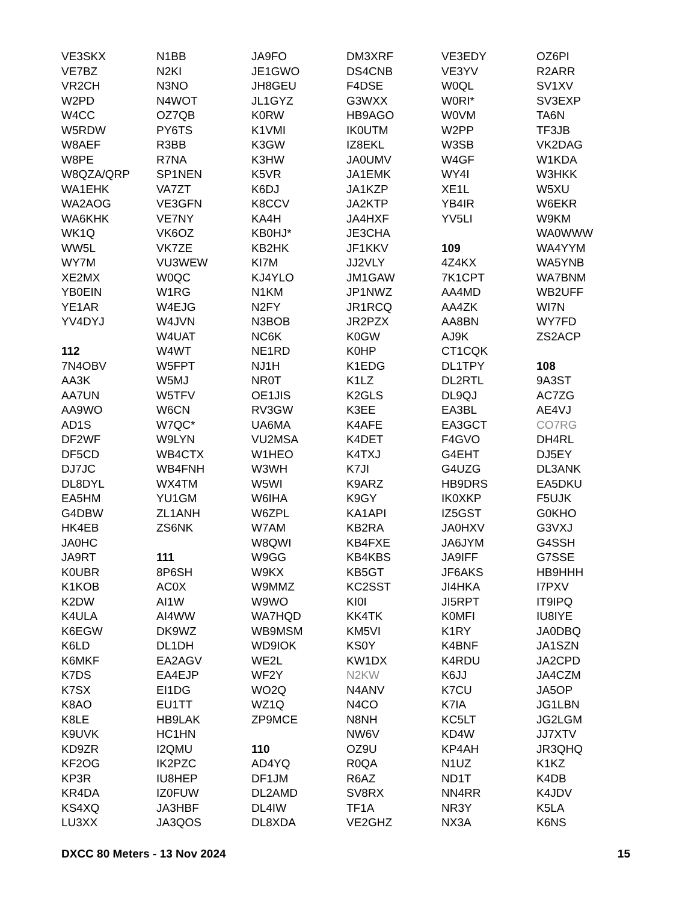VE3SKX
VE7BZ
VR2CH
W2PD
W4CC
W5RDW
W8AEF
W8PE
W8QZA/QRP
WA1EHK
WA2AOG
WA6KHK
WK1Q
WW5L
WY7M
XE2MX
YB0EIN
YE1AR
YV4DYJ
112
7N4OBV
AA3K
AA7UN
AA9WO
AD1S
DF2WF
DF5CD
DJ7JC
DL8DYL
EA5HM
G4DBW
HK4EB
JA0HC
JA9RT
K0UBR
K1KOB
K2DW
K4ULA
K6EGW
K6LD
K6MKF
K7DS
K7SX
K8AO
K8LE
K9UVK
KD9ZR
KF2OG
KP3R
KR4DA
KS4XQ
LU3XX
N1BB
N2KI
N3NO
N4WOT
OZ7QB
PY6TS
R3BB
R7NA
SP1NEN
VA7ZT
VE3GFN
VE7NY
VK6OZ
VK7ZE
VU3WEW
W0QC
W1RG
W4EJG
W4JVN
W4UAT
W4WT
W5FPT
W5MJ
W5TFV
W6CN
W7QC*
W9LYN
WB4CTX
WB4FNH
WX4TM
YU1GM
ZL1ANH
ZS6NK
111
8P6SH
AC0X
AI1W
AI4WW
DK9WZ
DL1DH
EA2AGV
EA4EJP
EI1DG
EU1TT
HB9LAK
HC1HN
I2QMU
IK2PZC
IU8HEP
IZ0FUW
JA3HBF
JA3QOS
JA9FO
JE1GWO
JH8GEU
JL1GYZ
K0RW
K1VMI
K3GW
K3HW
K5VR
K6DJ
K8CCV
KA4H
KB0HJ*
KB2HK
KI7M
KJ4YLO
N1KM
N2FY
N3BOB
NC6K
NE1RD
NJ1H
NR0T
OE1JIS
RV3GW
UA6MA
VU2MSA
W1HEO
W3WH
W5WI
W6IHA
W6ZPL
W7AM
W8QWI
W9GG
W9KX
W9MMZ
W9WO
WA7HQD
WB9MSM
WD9IOK
WE2L
WF2Y
WO2Q
WZ1Q
ZP9MCE
110
AD4YQ
DF1JM
DL2AMD
DL4IW
DL8XDA
DM3XRF
DS4CNB
F4DSE
G3WXX
HB9AGO
IK0UTM
IZ8EKL
JA0UMV
JA1EMK
JA1KZP
JA2KTP
JA4HXF
JE3CHA
JF1KKV
JJ2VLY
JM1GAW
JP1NWZ
JR1RCQ
JR2PZX
K0GW
K0HP
K1EDG
K1LZ
K2GLS
K3EE
K4AFE
K4DET
K4TXJ
K7JI
K9ARZ
K9GY
KA1API
KB2RA
KB4FXE
KB4KBS
KB5GT
KC2SST
KI0I
KK4TK
KM5VI
KS0Y
KW1DX
N2KW
N4ANV
N4CO
N8NH
NW6V
OZ9U
R0QA
R6AZ
SV8RX
TF1A
VE2GHZ
VE3EDY
VE3YV
W0QL
W0RI*
W0VM
W2PP
W3SB
W4GF
WY4I
XE1L
YB4IR
YV5LI
109
4Z4KX
7K1CPT
AA4MD
AA4ZK
AA8BN
AJ9K
CT1CQK
DL1TPY
DL2RTL
DL9QJ
EA3BL
EA3GCT
F4GVO
G4EHT
G4UZG
HB9DRS
IK0XKP
IZ5GST
JA0HXV
JA6JYM
JA9IFF
JF6AKS
JI4HKA
JI5RPT
K0MFI
K1RY
K4BNF
K4RDU
K6JJ
K7CU
K7IA
KC5LT
KD4W
KP4AH
N1UZ
ND1T
NN4RR
NR3Y
NX3A
OZ6PI
R2ARR
SV1XV
SV3EXP
TA6N
TF3JB
VK2DAG
W1KDA
W3HKK
W5XU
W6EKR
W9KM
WA0WWW
WA4YYM
WA5YNB
WA7BNM
WB2UFF
WI7N
WY7FD
ZS2ACP
108
9A3ST
AC7ZG
AE4VJ
CO7RG
DH4RL
DJ5EY
DL3ANK
EA5DKU
F5UJK
G0KHO
G3VXJ
G4SSH
G7SSE
HB9HHH
I7PXV
IT9IPQ
IU8IYE
JA0DBQ
JA1SZN
JA2CPD
JA4CZM
JA5OP
JG1LBN
JG2LGM
JJ7XTV
JR3QHQ
K1KZ
K4DB
K4JDV
K5LA
K6NS
DXCC 80 Meters - 13 Nov 2024 15